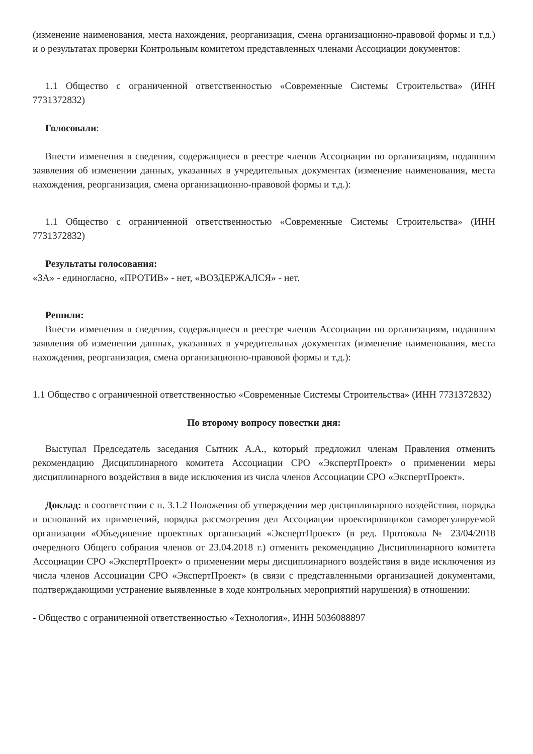(изменение наименования, места нахождения, реорганизация, смена организационно-правовой формы и т.д.) и о результатах проверки Контрольным комитетом представленных членами Ассоциации документов:
1.1 Общество с ограниченной ответственностью «Современные Системы Строительства» (ИНН 7731372832)
Голосовали:
Внести изменения в сведения, содержащиеся в реестре членов Ассоциации по организациям, подавшим заявления об изменении данных, указанных в учредительных документах (изменение наименования, места нахождения, реорганизация, смена организационно-правовой формы и т.д.):
1.1 Общество с ограниченной ответственностью «Современные Системы Строительства» (ИНН 7731372832)
Результаты голосования:
«ЗА» - единогласно, «ПРОТИВ» - нет, «ВОЗДЕРЖАЛСЯ» - нет.
Решили:
Внести изменения в сведения, содержащиеся в реестре членов Ассоциации по организациям, подавшим заявления об изменении данных, указанных в учредительных документах (изменение наименования, места нахождения, реорганизация, смена организационно-правовой формы и т.д.):
1.1 Общество с ограниченной ответственностью «Современные Системы Строительства» (ИНН 7731372832)
По второму вопросу повестки дня:
Выступал Председатель заседания Сытник А.А., который предложил членам Правления отменить рекомендацию Дисциплинарного комитета Ассоциации СРО «ЭкспертПроект» о применении меры дисциплинарного воздействия в виде исключения из числа членов Ассоциации СРО «ЭкспертПроект».
Доклад: в соответствии с п. 3.1.2 Положения об утверждении мер дисциплинарного воздействия, порядка и оснований их применений, порядка рассмотрения дел Ассоциации проектировщиков саморегулируемой организации «Объединение проектных организаций «ЭкспертПроект» (в ред. Протокола № 23/04/2018 очередного Общего собрания членов от 23.04.2018 г.) отменить рекомендацию Дисциплинарного комитета Ассоциации СРО «ЭкспертПроект» о применении меры дисциплинарного воздействия в виде исключения из числа членов Ассоциации СРО «ЭкспертПроект» (в связи с представленными организацией документами, подтверждающими устранение выявленные в ходе контрольных мероприятий нарушения) в отношении:
- Общество с ограниченной ответственностью «Технология», ИНН 5036088897